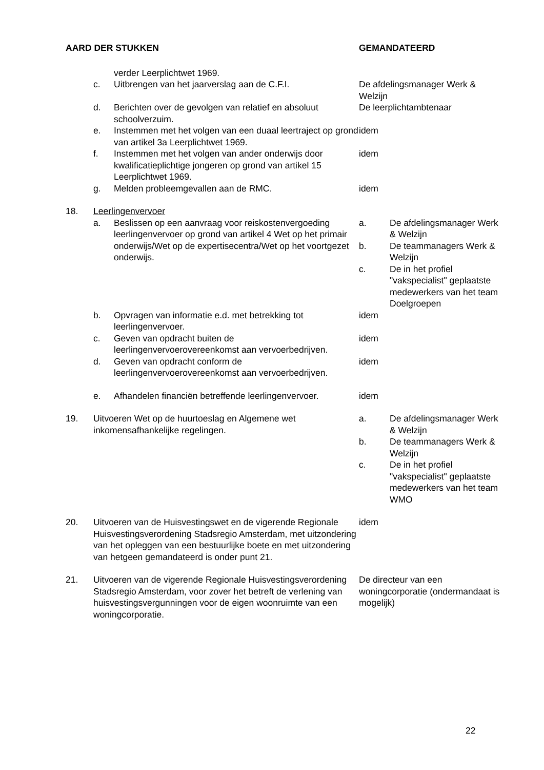| AARD DER STUKKEN | | | GEMANDATEERD |
| --- | --- | --- | --- |
| | | verder Leerplichtwet 1969. | |
| | c. | Uitbrengen van het jaarverslag aan de C.F.I. | De afdelingsmanager Werk & Welzijn |
| | d. | Berichten over de gevolgen van relatief en absoluut schoolverzuim. | De leerplichtambtenaar |
| | e. | Instemmen met het volgen van een duaal leertraject op grond van artikel 3a Leerplichtwet 1969. | idem |
| | f. | Instemmen met het volgen van ander onderwijs door kwalificatieplichtige jongeren op grond van artikel 15 Leerplichtwet 1969. | idem |
| | g. | Melden probleemgevallen aan de RMC. | idem |
| 18. | Leerlingenvervoer | | |
| | a. | Beslissen op een aanvraag voor reiskostenvergoeding leerlingenvervoer op grond van artikel 4 Wet op het primair onderwijs/Wet op de expertisecentra/Wet op het voortgezet onderwijs. | / a. / De afdelingsmanager Werk & Welzijn / / b. / De teammanagers Werk & Welzijn / / c. / De in het profiel "vakspecialist" geplaatste medewerkers van het team Doelgroepen / |
| | b. | Opvragen van informatie e.d. met betrekking tot leerlingenvervoer. | idem |
| | c. | Geven van opdracht buiten de leerlingenvervoerovereenkomst aan vervoerbedrijven. | idem |
| | d. | Geven van opdracht conform de leerlingenvervoerovereenkomst aan vervoerbedrijven. | idem |
| | e. | Afhandelen financiën betreffende leerlingenvervoer. | idem |
| 19. | Uitvoeren Wet op de huurtoeslag en Algemene wet inkomensafhankelijke regelingen. | | / a. / De afdelingsmanager Werk & Welzijn / / b. / De teammanagers Werk & Welzijn / / c. / De in het profiel "vakspecialist" geplaatste medewerkers van het team WMO / |
| 20. | Uitvoeren van de Huisvestingswet en de vigerende Regionale Huisvestingsverordening Stadsregio Amsterdam, met uitzondering van het opleggen van een bestuurlijke boete en met uitzondering van hetgeen gemandateerd is onder punt 21. | | idem |
| 21. | Uitvoeren van de vigerende Regionale Huisvestingsverordening Stadsregio Amsterdam, voor zover het betreft de verlening van huisvestingsvergunningen voor de eigen woonruimte van een woningcorporatie. | | De directeur van een woningcorporatie (ondermandaat is mogelijk) |
22